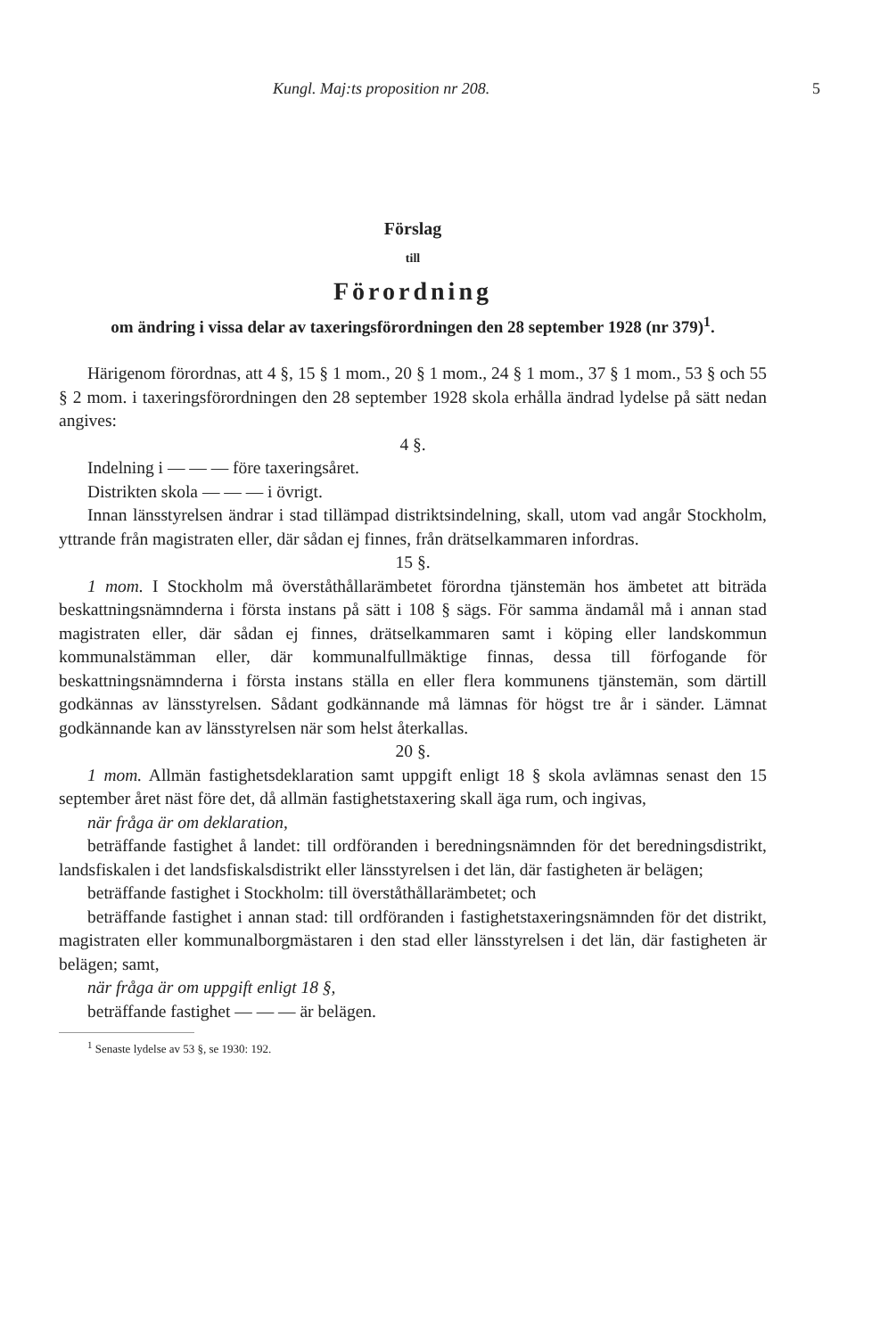Kungl. Maj:ts proposition nr 208. 5
Förslag
till
Förordning
om ändring i vissa delar av taxeringsförordningen den 28 september 1928 (nr 379)<sup>1</sup>.
Härigenom förordnas, att 4 §, 15 § 1 mom., 20 § 1 mom., 24 § 1 mom., 37 § 1 mom., 53 § och 55 § 2 mom. i taxeringsförordningen den 28 september 1928 skola erhålla ändrad lydelse på sätt nedan angives:
4 §.
Indelning i — — — före taxeringsåret.
Distrikten skola — — — i övrigt.
Innan länsstyrelsen ändrar i stad tillämpad distriktsindelning, skall, utom vad angår Stockholm, yttrande från magistraten eller, där sådan ej finnes, från drätselkammaren infordras.
15 §.
1 mom. I Stockholm må överståthållarämbetet förordna tjänstemän hos ämbetet att biträda beskattningsnämnderna i första instans på sätt i 108 § sägs. För samma ändamål må i annan stad magistraten eller, där sådan ej finnes, drätselkammaren samt i köping eller landskommun kommunalstämman eller, där kommunalfullmäktige finnas, dessa till förfogande för beskattningsnämnderna i första instans ställa en eller flera kommunens tjänstemän, som därtill godkännas av länsstyrelsen. Sådant godkännande må lämnas för högst tre år i sänder. Lämnat godkännande kan av länsstyrelsen när som helst återkallas.
20 §.
1 mom. Allmän fastighetsdeklaration samt uppgift enligt 18 § skola avlämnas senast den 15 september året näst före det, då allmän fastighetstaxering skall äga rum, och ingivas,
när fråga är om deklaration,
beträffande fastighet å landet: till ordföranden i beredningsnämnden för det beredningsdistrikt, landsfiskalen i det landsfiskalsdistrikt eller länsstyrelsen i det län, där fastigheten är belägen;
beträffande fastighet i Stockholm: till överståthållarämbetet; och
beträffande fastighet i annan stad: till ordföranden i fastighetstaxeringsnämnden för det distrikt, magistraten eller kommunalborgmästaren i den stad eller länsstyrelsen i det län, där fastigheten är belägen; samt,
när fråga är om uppgift enligt 18 §,
beträffande fastighet — — — är belägen.
<sup>1</sup> Senaste lydelse av 53 §, se 1930: 192.